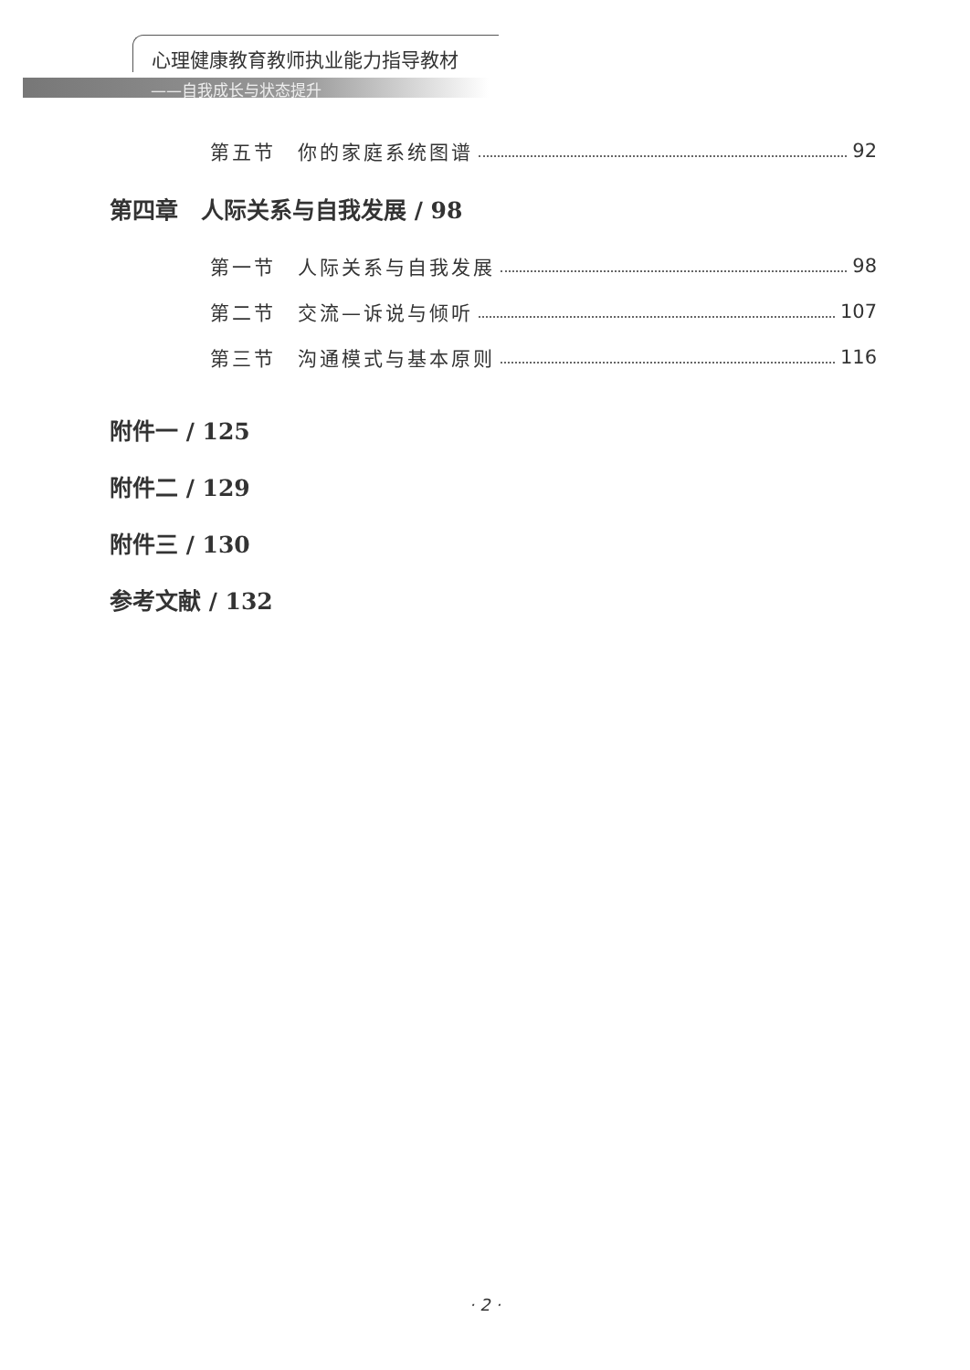心理健康教育教师执业能力指导教材
——自我成长与状态提升
第五节　你的家庭系统图谱 92
第四章　人际关系与自我发展 / 98
第一节　人际关系与自我发展 98
第二节　交流—诉说与倾听 107
第三节　沟通模式与基本原则 116
附件一 / 125
附件二 / 129
附件三 / 130
参考文献 / 132
· 2 ·